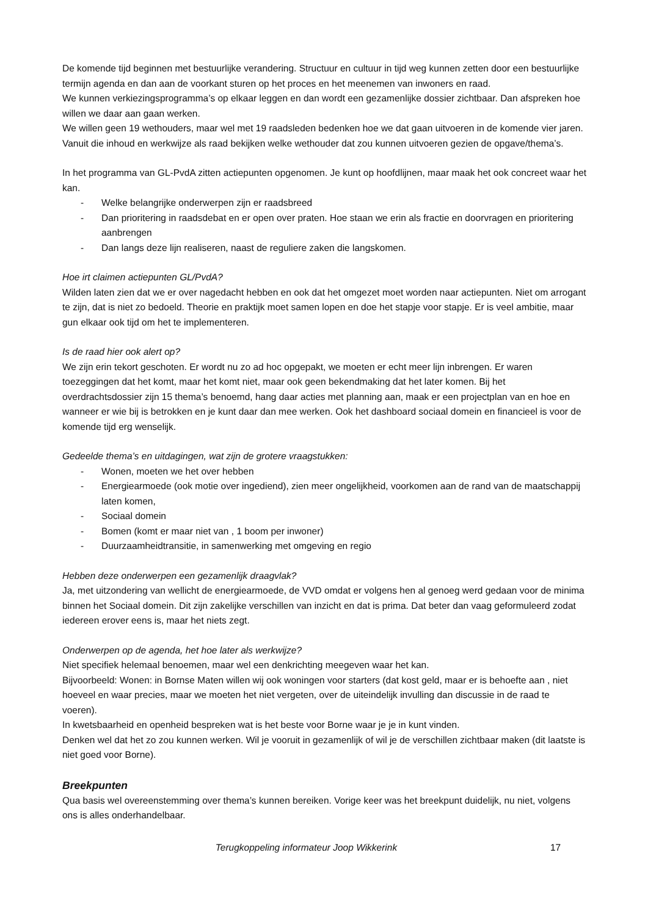De komende tijd beginnen met bestuurlijke verandering. Structuur en cultuur in tijd weg kunnen zetten door een bestuurlijke termijn agenda en dan aan de voorkant sturen op het proces en het meenemen van inwoners en raad.
We kunnen verkiezingsprogramma’s op elkaar leggen en dan wordt een gezamenlijke dossier zichtbaar. Dan afspreken hoe willen we daar aan gaan werken.
We willen geen 19 wethouders, maar wel met 19 raadsleden bedenken hoe we dat gaan uitvoeren in de komende vier jaren. Vanuit die inhoud en werkwijze als raad bekijken welke wethouder dat zou kunnen uitvoeren gezien de opgave/thema’s.
In het programma van GL-PvdA zitten actiepunten opgenomen. Je kunt op hoofdlijnen, maar maak het ook concreet waar het kan.
- Welke belangrijke onderwerpen zijn er raadsbreed
- Dan prioritering in raadsdebat en er open over praten. Hoe staan we erin als fractie en doorvragen en prioritering aanbrengen
- Dan langs deze lijn realiseren, naast de reguliere zaken die langskomen.
Hoe irt claimen actiepunten GL/PvdA?
Wilden laten zien dat we er over nagedacht hebben en ook dat het omgezet moet worden naar actiepunten. Niet om arrogant te zijn, dat is niet zo bedoeld. Theorie en praktijk moet samen lopen en doe het stapje voor stapje. Er is veel ambitie, maar gun elkaar ook tijd om het te implementeren.
Is de raad hier ook alert op?
We zijn erin tekort geschoten. Er wordt nu zo ad hoc opgepakt, we moeten er echt meer lijn inbrengen. Er waren toezeggingen dat het komt, maar het komt niet, maar ook geen bekendmaking dat het later komen. Bij het overdrachtsdossier zijn 15 thema’s benoemd, hang daar acties met planning aan, maak er een projectplan van en hoe en wanneer er wie bij is betrokken en je kunt daar dan mee werken. Ook het dashboard sociaal domein en financieel is voor de komende tijd erg wenselijk.
Gedeelde thema’s en uitdagingen, wat zijn de grotere vraagstukken:
- Wonen, moeten we het over hebben
- Energiearmoede (ook motie over ingediend), zien meer ongelijkheid, voorkomen aan de rand van de maatschappij laten komen,
- Sociaal domein
- Bomen (komt er maar niet van , 1 boom per inwoner)
- Duurzaamheidtransitie, in samenwerking met omgeving en regio
Hebben deze onderwerpen een gezamenlijk draagvlak?
Ja, met uitzondering van wellicht de energiearmoede, de VVD omdat er volgens hen al genoeg werd gedaan voor de minima binnen het Sociaal domein. Dit zijn zakelijke verschillen van inzicht en dat is prima. Dat beter dan vaag geformuleerd zodat iedereen erover eens is, maar het niets zegt.
Onderwerpen op de agenda, het hoe later als werkwijze?
Niet specifiek helemaal benoemen, maar wel een denkrichting meegeven waar het kan.
Bijvoorbeeld: Wonen: in Bornse Maten willen wij ook woningen voor starters (dat kost geld, maar er is behoefte aan , niet hoeveel en waar precies, maar we moeten het niet vergeten, over de uiteindelijk invulling dan discussie in de raad te voeren).
In kwetsbaarheid en openheid bespreken wat is het beste voor Borne waar je je in kunt vinden.
Denken wel dat het zo zou kunnen werken. Wil je vooruit in gezamenlijk of wil je de verschillen zichtbaar maken (dit laatste is niet goed voor Borne).
Breekpunten
Qua basis wel overeenstemming over thema’s kunnen bereiken. Vorige keer was het breekpunt duidelijk, nu niet, volgens ons is alles onderhandelbaar.
Terugkoppeling informateur Joop Wikkerink 17